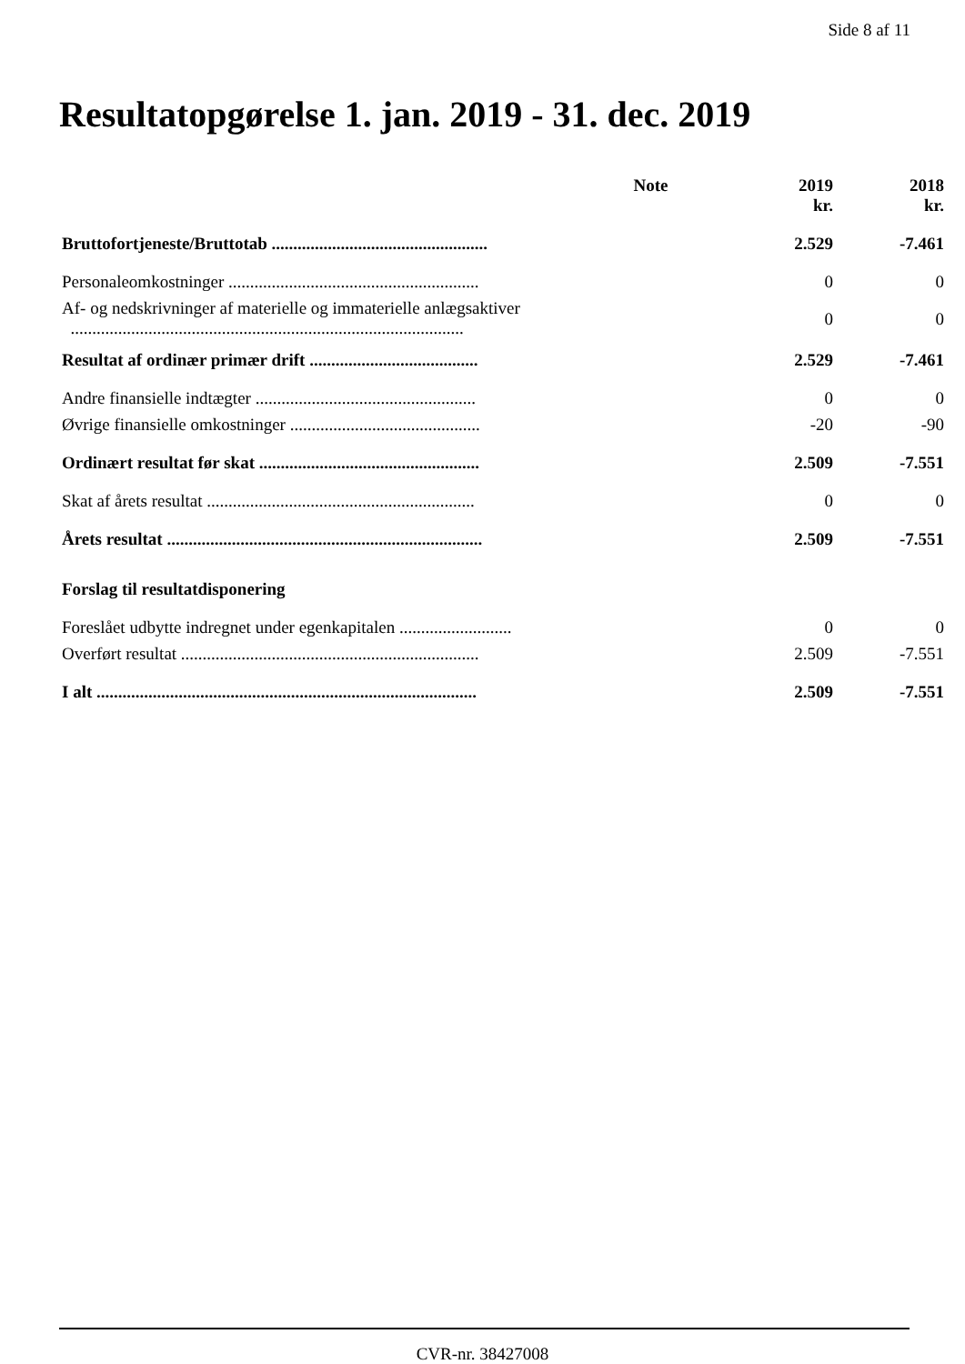Side 8 af 11
Resultatopgørelse 1. jan. 2019 - 31. dec. 2019
| | Note | 2019 kr. | 2018 kr. |
| --- | --- | --- | --- |
| Bruttofortjeneste/Bruttotab .................................................. | | 2.529 | -7.461 |
| Personaleomkostninger .......................................................... | | 0 | 0 |
| Af- og nedskrivninger af materielle og immaterielle anlægsaktiver ........................................................................................... | | 0 | 0 |
| Resultat af ordinær primær drift ....................................... | | 2.529 | -7.461 |
| Andre finansielle indtægter ................................................... | | 0 | 0 |
| Øvrige finansielle omkostninger ............................................ | | -20 | -90 |
| Ordinært resultat før skat ................................................... | | 2.509 | -7.551 |
| Skat af årets resultat .............................................................. | | 0 | 0 |
| Årets resultat ......................................................................... | | 2.509 | -7.551 |
| Forslag til resultatdisponering | | | |
| Foreslået udbytte indregnet under egenkapitalen .......................... | | 0 | 0 |
| Overført resultat ..................................................................... | | 2.509 | -7.551 |
| I alt ........................................................................................ | | 2.509 | -7.551 |
CVR-nr. 38427008